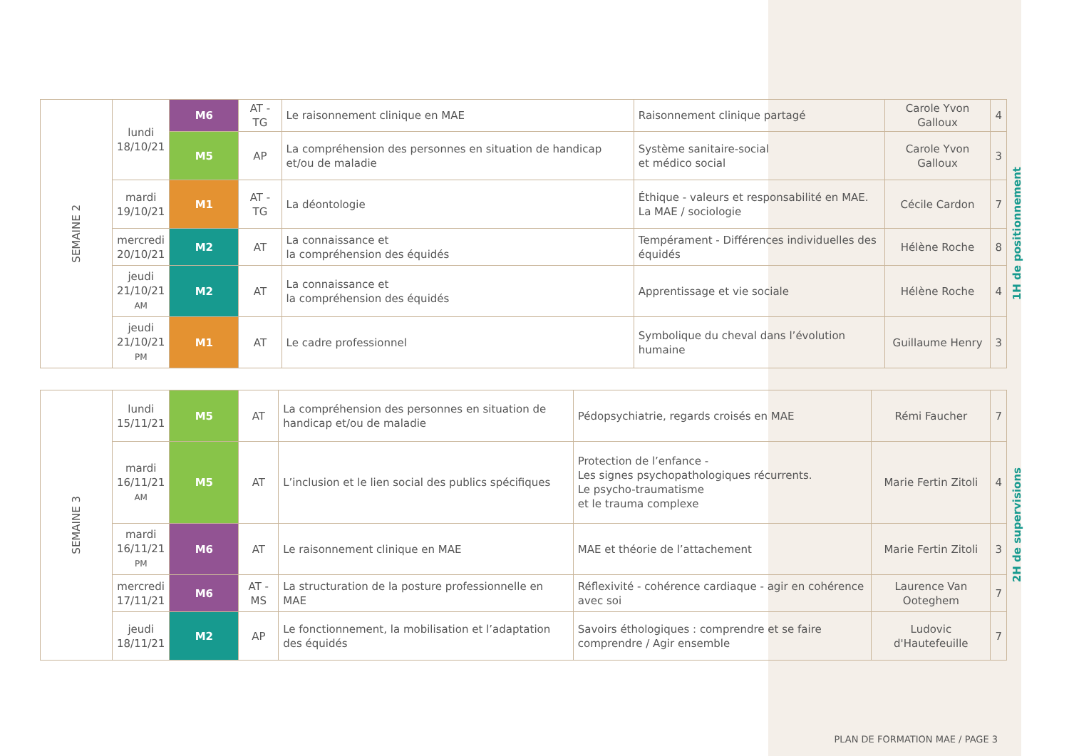| SEMAINE 2 | lundi 18/10/21 | M6 | AT - TG | Le raisonnement clinique en MAE | Raisonnement clinique partagé | Carole Yvon Galloux | 4 | 1H de positionnement |
| | | M5 | AP | La compréhension des personnes en situation de handicap et/ou de maladie | Système sanitaire-social et médico social | Carole Yvon Galloux | 3 | |
| | mardi 19/10/21 | M1 | AT - TG | La déontologie | Éthique - valeurs et responsabilité en MAE. La MAE / sociologie | Cécile Cardon | 7 | |
| | mercredi 20/10/21 | M2 | AT | La connaissance et la compréhension des équidés | Tempérament - Différences individuelles des équidés | Hélène Roche | 8 | |
| | jeudi 21/10/21 AM | M2 | AT | La connaissance et la compréhension des équidés | Apprentissage et vie sociale | Hélène Roche | 4 | |
| | jeudi 21/10/21 PM | M1 | AT | Le cadre professionnel | Symbolique du cheval dans l’évolution humaine | Guillaume Henry | 3 | |
| SEMAINE 3 | lundi 15/11/21 | M5 | AT | La compréhension des personnes en situation de handicap et/ou de maladie | Pédopsychiatrie, regards croisés en MAE | Rémi Faucher | 7 | 2H de supervisions |
| | mardi 16/11/21 AM | M5 | AT | L’inclusion et le lien social des publics spécifiques | Protection de l’enfance - Les signes psychopathologiques récurrents. Le psycho-traumatisme et le trauma complexe | Marie Fertin Zitoli | 4 | |
| | mardi 16/11/21 PM | M6 | AT | Le raisonnement clinique en MAE | MAE et théorie de l’attachement | Marie Fertin Zitoli | 3 | |
| | mercredi 17/11/21 | M6 | AT - MS | La structuration de la posture professionnelle en MAE | Réflexivité - cohérence cardiaque - agir en cohérence avec soi | Laurence Van Ooteghem | 7 | |
| | jeudi 18/11/21 | M2 | AP | Le fonctionnement, la mobilisation et l’adaptation des équidés | Savoirs éthologiques : comprendre et se faire comprendre / Agir ensemble | Ludovic d'Hautefeuille | 7 | |
PLAN DE FORMATION MAE / PAGE 3